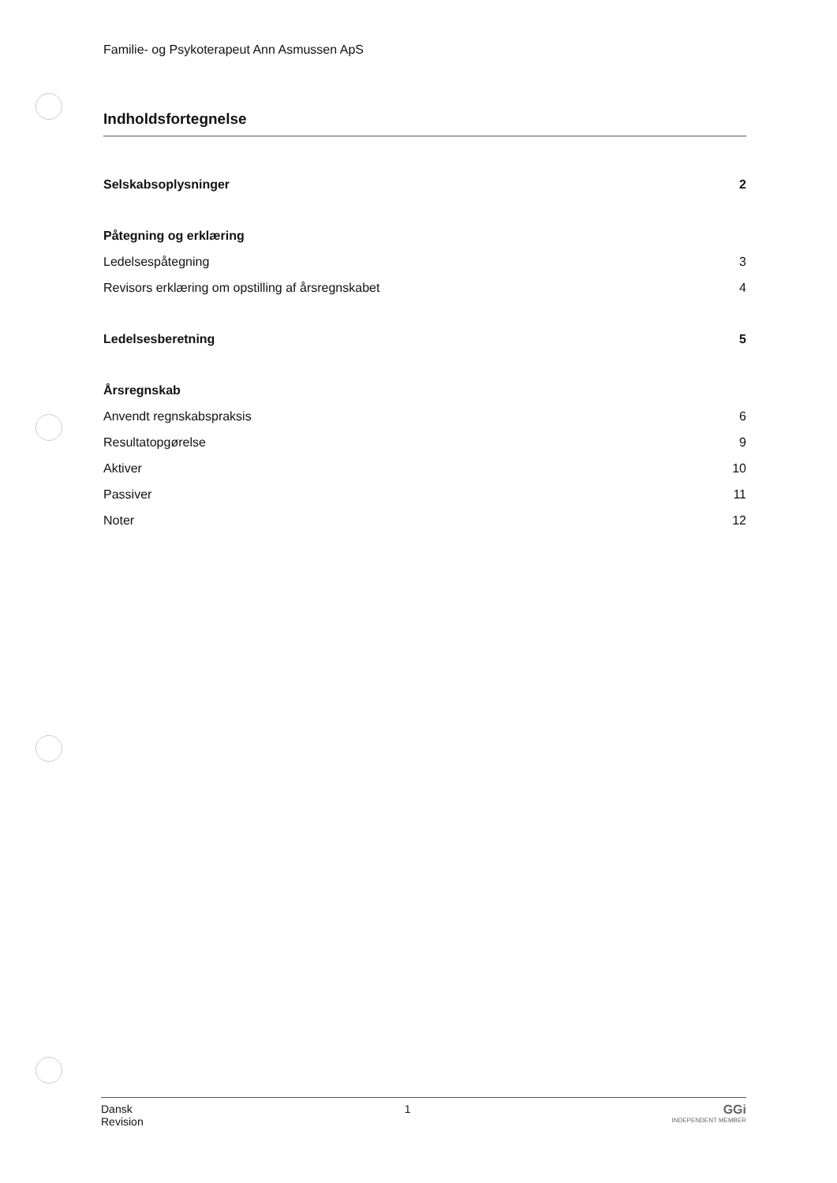Familie- og Psykoterapeut Ann Asmussen ApS
Indholdsfortegnelse
Selskabsoplysninger 2
Påtegning og erklæring
Ledelsespåtegning 3
Revisors erklæring om opstilling af årsregnskabet 4
Ledelsesberetning 5
Årsregnskab
Anvendt regnskabspraksis 6
Resultatopgørelse 9
Aktiver 10
Passiver 11
Noter 12
Dansk
Revision
1 GGi
INDEPENDENT MEMBER